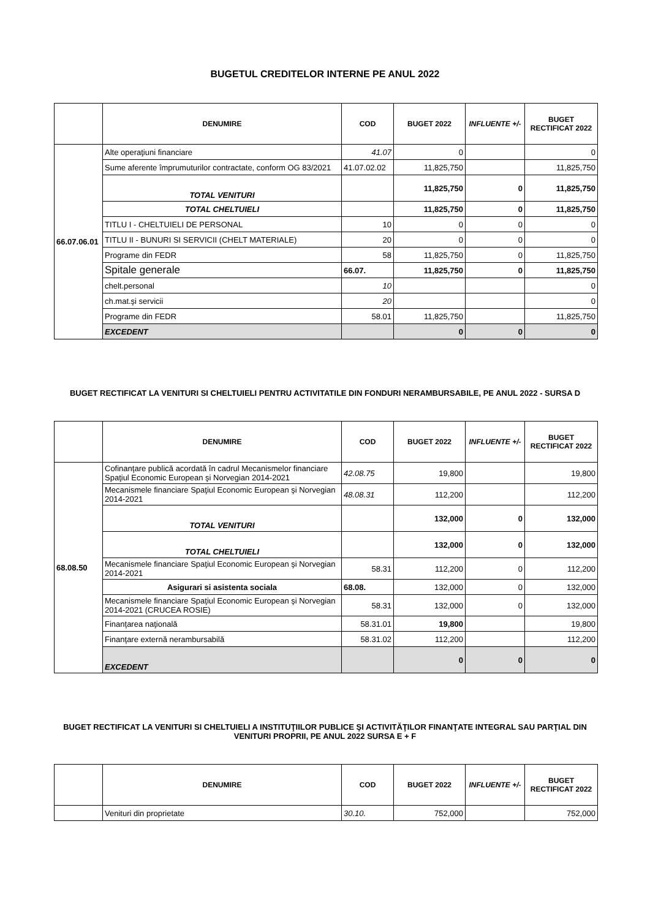BUGETUL CREDITELOR INTERNE PE ANUL 2022
| | DENUMIRE | COD | BUGET 2022 | INFLUENTE +/- | BUGET RECTIFICAT 2022 |
| --- | --- | --- | --- | --- | --- |
| 66.07.06.01 | Alte operaţiuni financiare | 41.07 | 0 | | 0 |
| | Sume aferente împrumuturilor contractate, conform OG 83/2021 | 41.07.02.02 | 11,825,750 | | 11,825,750 |
| | TOTAL VENITURI | | 11,825,750 | 0 | 11,825,750 |
| | TOTAL CHELTUIELI | | 11,825,750 | 0 | 11,825,750 |
| | TITLU I - CHELTUIELI DE PERSONAL | 10 | 0 | 0 | 0 |
| | TITLU II - BUNURI SI SERVICII (CHELT MATERIALE) | 20 | 0 | 0 | 0 |
| | Programe din FEDR | 58 | 11,825,750 | 0 | 11,825,750 |
| | Spitale generale | 66.07. | 11,825,750 | 0 | 11,825,750 |
| | chelt.personal | 10 | | | 0 |
| | ch.mat.şi servicii | 20 | | | 0 |
| | Programe din FEDR | 58.01 | 11,825,750 | | 11,825,750 |
| | EXCEDENT | | 0 | 0 | 0 |
BUGET RECTIFICAT LA VENITURI SI CHELTUIELI PENTRU ACTIVITATILE DIN FONDURI NERAMBURSABILE, PE ANUL 2022 - SURSA D
| | DENUMIRE | COD | BUGET 2022 | INFLUENTE +/- | BUGET RECTIFICAT 2022 |
| --- | --- | --- | --- | --- | --- |
| 68.08.50 | Cofinanţare publică acordată în cadrul Mecanismelor financiare Spaţiul Economic European şi Norvegian 2014-2021 | 42.08.75 | 19,800 | | 19,800 |
| | Mecanismele financiare Spaţiul Economic European şi Norvegian 2014-2021 | 48.08.31 | 112,200 | | 112,200 |
| | TOTAL VENITURI | | 132,000 | 0 | 132,000 |
| | TOTAL CHELTUIELI | | 132,000 | 0 | 132,000 |
| | Mecanismele financiare Spaţiul Economic European şi Norvegian 2014-2021 | 58.31 | 112,200 | 0 | 112,200 |
| | Asigurari si asistenta sociala | 68.08. | 132,000 | 0 | 132,000 |
| | Mecanismele financiare Spaţiul Economic European şi Norvegian 2014-2021 (CRUCEA ROSIE) | 58.31 | 132,000 | 0 | 132,000 |
| | Finanţarea naţională | 58.31.01 | 19,800 | | 19,800 |
| | Finanţare externă nerambursabilă | 58.31.02 | 112,200 | | 112,200 |
| | EXCEDENT | | 0 | 0 | 0 |
BUGET RECTIFICAT LA VENITURI SI CHELTUIELI A INSTITUŢIILOR PUBLICE ŞI ACTIVITĂŢILOR FINANŢATE INTEGRAL SAU PARŢIAL DIN VENITURI PROPRII, PE ANUL 2022 SURSA E + F
| | DENUMIRE | COD | BUGET 2022 | INFLUENTE +/- | BUGET RECTIFICAT 2022 |
| --- | --- | --- | --- | --- | --- |
| | Venituri din proprietate | 30.10. | 752,000 | | 752,000 |